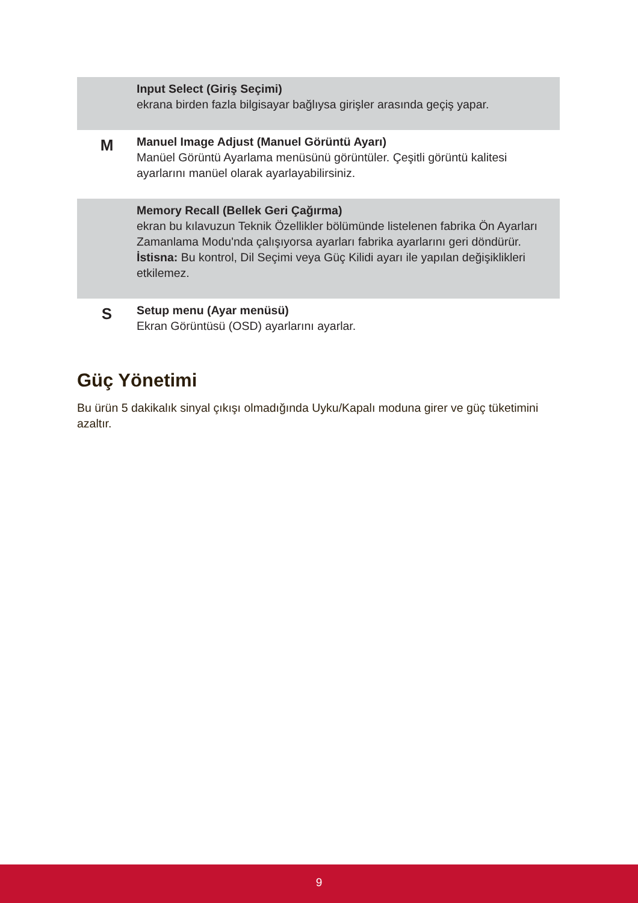| | Input Select (Giriş Seçimi) ekrana birden fazla bilgisayar bağlıysa girişler arasında geçiş yapar. |
| M | Manuel Image Adjust (Manuel Görüntü Ayarı) Manüel Görüntü Ayarlama menüsünü görüntüler. Çeşitli görüntü kalitesi ayarlarını manüel olarak ayarlayabilirsiniz. |
| | Memory Recall (Bellek Geri Çağırma) ekran bu kılavuzun Teknik Özellikler bölümünde listelenen fabrika Ön Ayarları Zamanlama Modu'nda çalışıyorsa ayarları fabrika ayarlarını geri döndürür. İstisna: Bu kontrol, Dil Seçimi veya Güç Kilidi ayarı ile yapılan değişiklikleri etkilemez. |
| S | Setup menu (Ayar menüsü) Ekran Görüntüsü (OSD) ayarlarını ayarlar. |
Güç Yönetimi
Bu ürün 5 dakikalık sinyal çıkışı olmadığında Uyku/Kapalı moduna girer ve güç tüketimini azaltır.
9